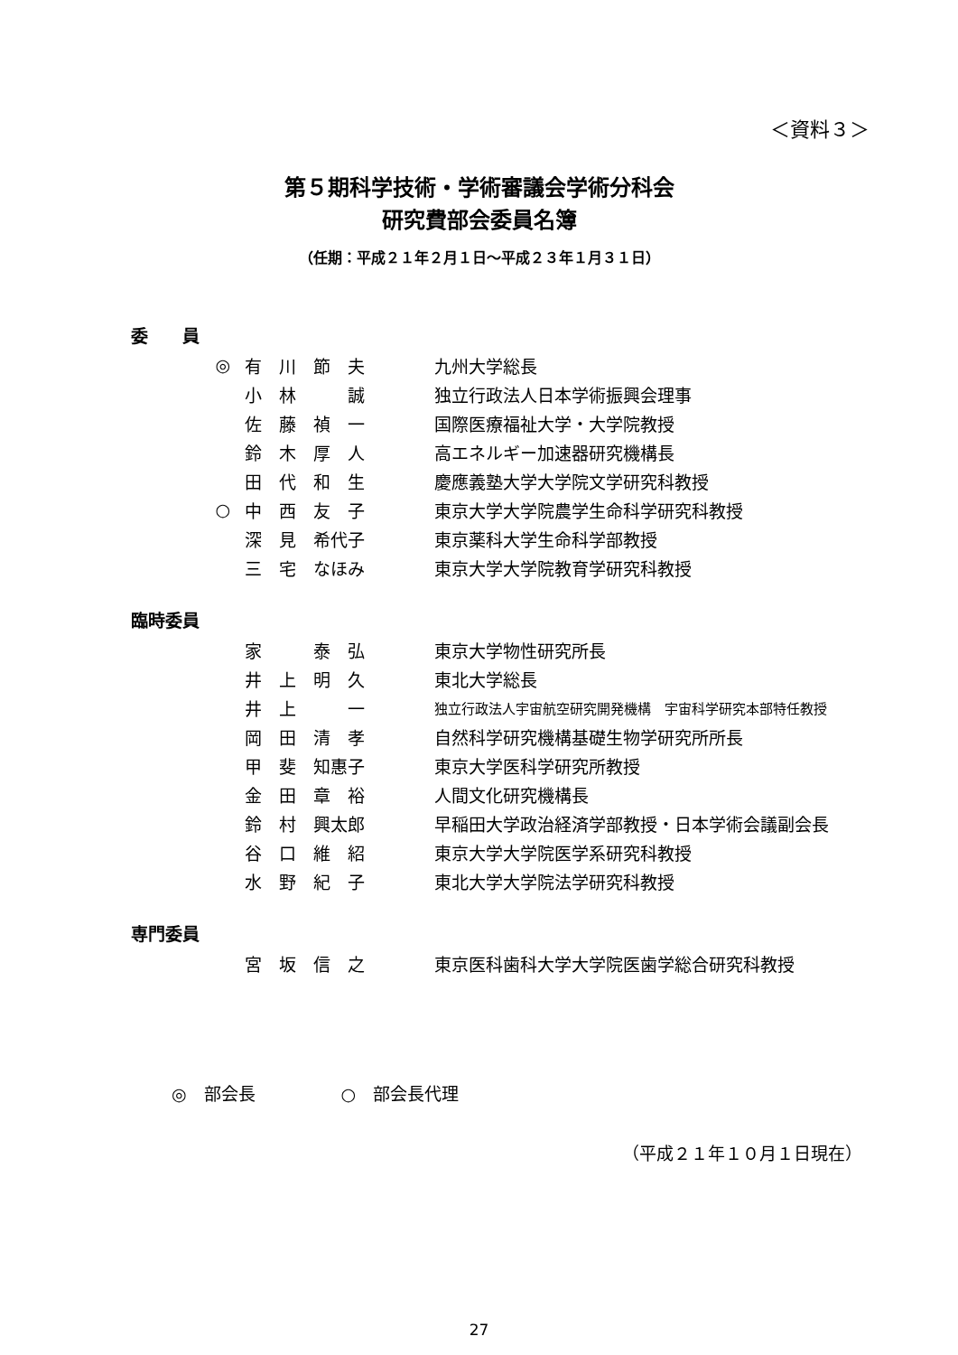＜資料３＞
第５期科学技術・学術審議会学術分科会
研究費部会委員名簿
（任期：平成２１年２月１日～平成２３年１月３１日）
委　　員
| ◎ | 有 川 節 夫 | 九州大学総長 |
| | 小 林 誠 | 独立行政法人日本学術振興会理事 |
| | 佐 藤 禎 一 | 国際医療福祉大学・大学院教授 |
| | 鈴 木 厚 人 | 高エネルギー加速器研究機構長 |
| | 田 代 和 生 | 慶應義塾大学大学院文学研究科教授 |
| ○ | 中 西 友 子 | 東京大学大学院農学生命科学研究科教授 |
| | 深 見 希代子 | 東京薬科大学生命科学部教授 |
| | 三 宅 なほみ | 東京大学大学院教育学研究科教授 |
臨時委員
| | 家 泰 弘 | 東京大学物性研究所長 |
| | 井 上 明 久 | 東北大学総長 |
| | 井 上 一 | 独立行政法人宇宙航空研究開発機構 宇宙科学研究本部特任教授 |
| | 岡 田 清 孝 | 自然科学研究機構基礎生物学研究所所長 |
| | 甲 斐 知惠子 | 東京大学医科学研究所教授 |
| | 金 田 章 裕 | 人間文化研究機構長 |
| | 鈴 村 興太郎 | 早稲田大学政治経済学部教授・日本学術会議副会長 |
| | 谷 口 維 紹 | 東京大学大学院医学系研究科教授 |
| | 水 野 紀 子 | 東北大学大学院法学研究科教授 |
専門委員
| | 宮 坂 信 之 | 東京医科歯科大学大学院医歯学総合研究科教授 |
◎　部会長　　　　　○　部会長代理
（平成２１年１０月１日現在）
27